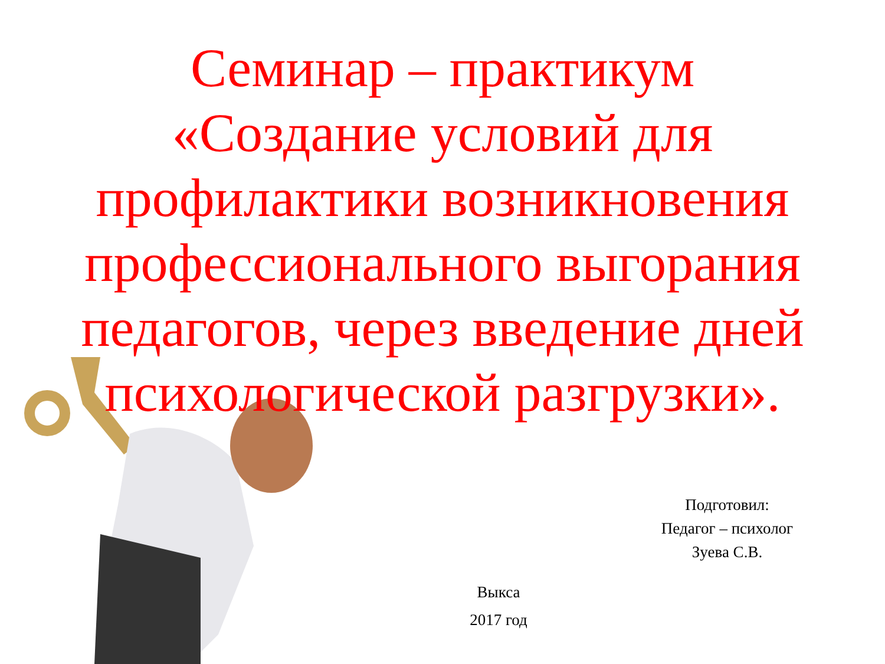Семинар – практикум
«Создание условий для профилактики возникновения профессионального выгорания педагогов, через введение дней психологической разгрузки».
Подготовил:
Педагог – психолог
Зуева С.В.
Выкса
2017 год